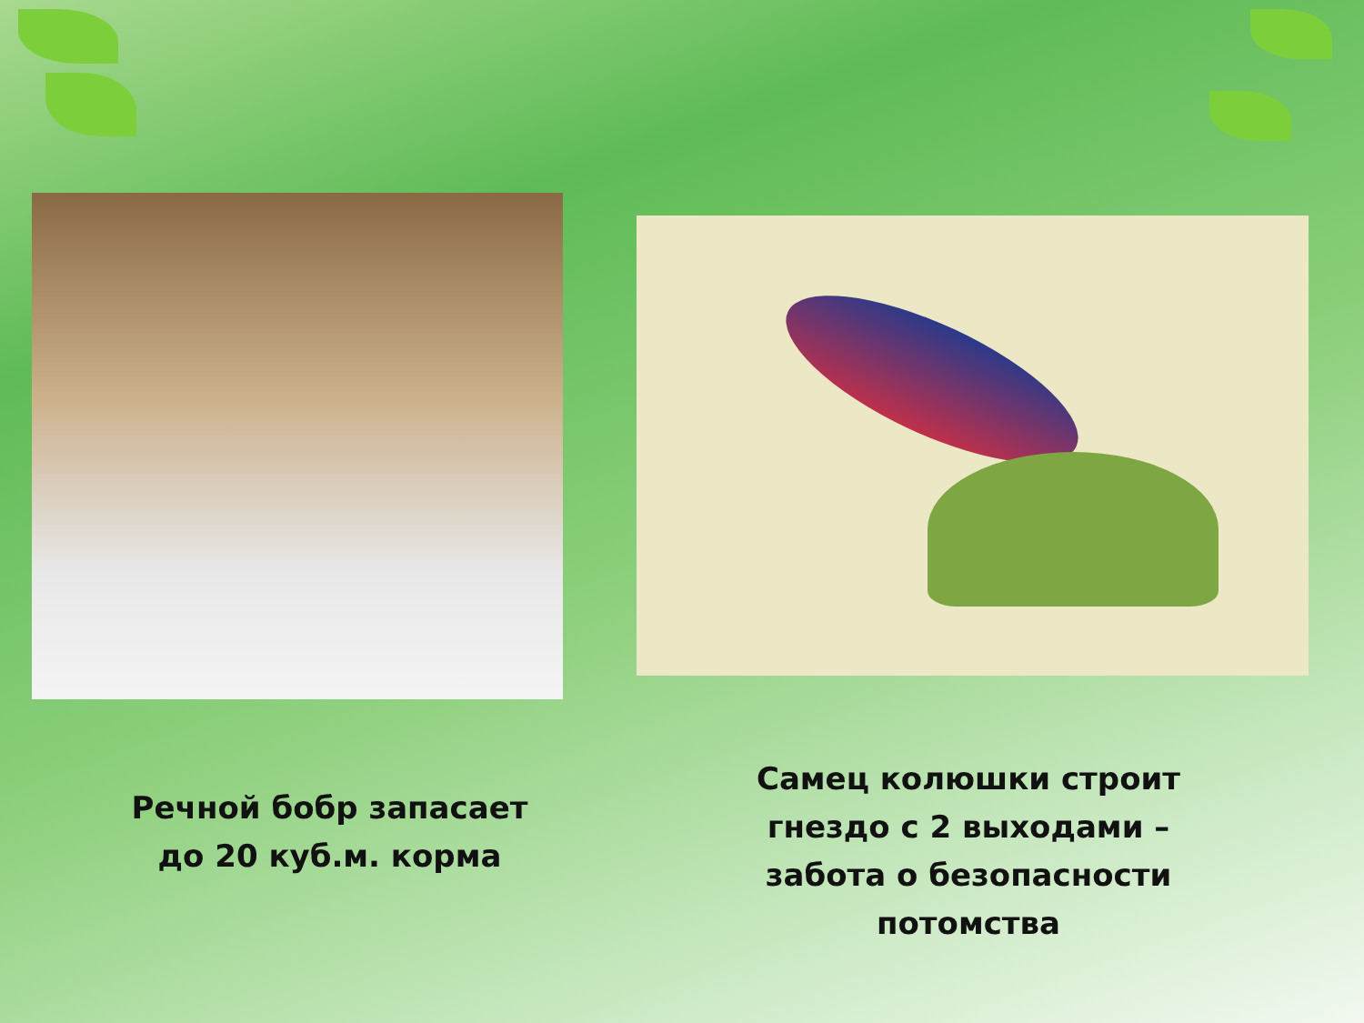Речной бобр запасает
до 20 куб.м. корма
Самец колюшки строит
гнездо с 2 выходами –
забота о безопасности
потомства